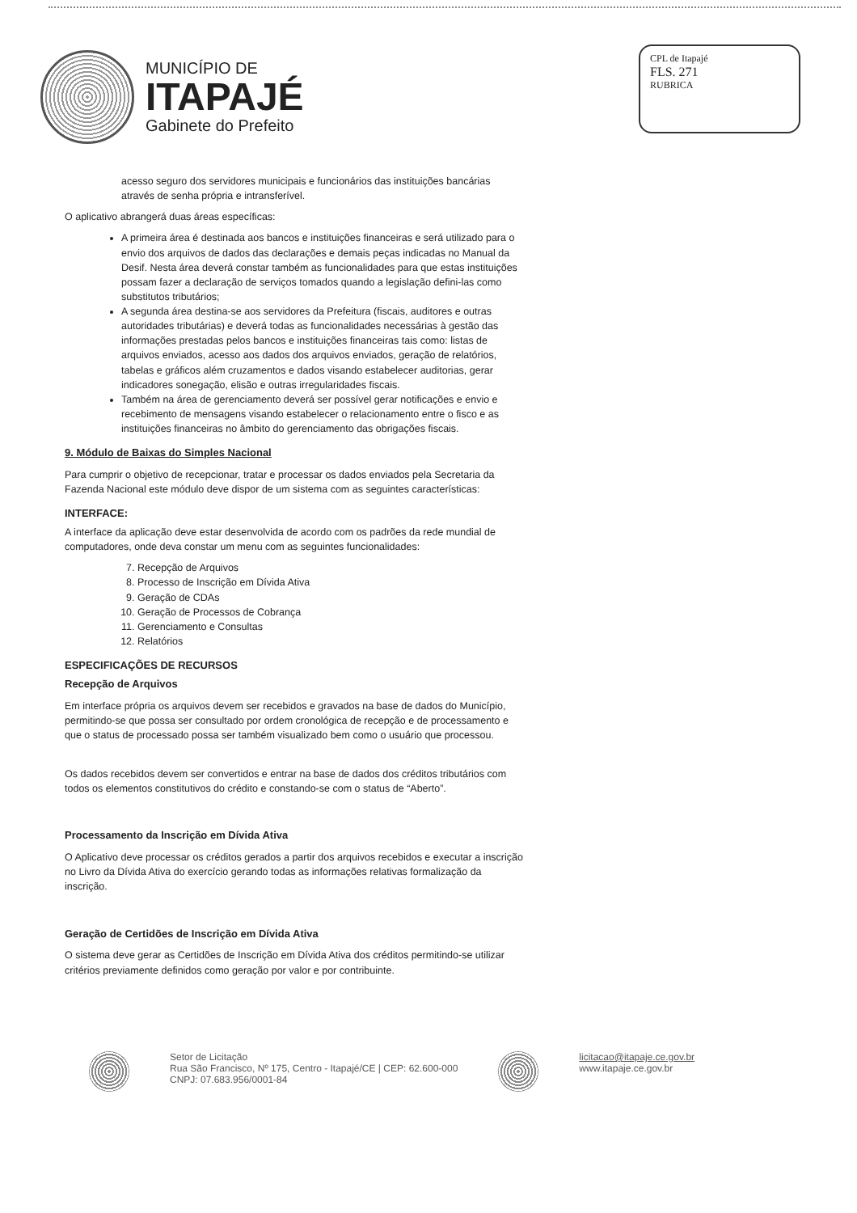MUNICÍPIO DE
ITAPAJÉ
Gabinete do Prefeito
CPL de Itapajé
FLS. 271
RUBRICA
acesso seguro dos servidores municipais e funcionários das instituições bancárias através de senha própria e intransferível.
O aplicativo abrangerá duas áreas específicas:
A primeira área é destinada aos bancos e instituições financeiras e será utilizado para o envio dos arquivos de dados das declarações e demais peças indicadas no Manual da Desif. Nesta área deverá constar também as funcionalidades para que estas instituições possam fazer a declaração de serviços tomados quando a legislação defini-las como substitutos tributários;
A segunda área destina-se aos servidores da Prefeitura (fiscais, auditores e outras autoridades tributárias) e deverá todas as funcionalidades necessárias à gestão das informações prestadas pelos bancos e instituições financeiras tais como: listas de arquivos enviados, acesso aos dados dos arquivos enviados, geração de relatórios, tabelas e gráficos além cruzamentos e dados visando estabelecer auditorias, gerar indicadores sonegação, elisão e outras irregularidades fiscais.
Também na área de gerenciamento deverá ser possível gerar notificações e envio e recebimento de mensagens visando estabelecer o relacionamento entre o fisco e as instituições financeiras no âmbito do gerenciamento das obrigações fiscais.
9. Módulo de Baixas do Simples Nacional
Para cumprir o objetivo de recepcionar, tratar e processar os dados enviados pela Secretaria da Fazenda Nacional este módulo deve dispor de um sistema com as seguintes características:
INTERFACE:
A interface da aplicação deve estar desenvolvida de acordo com os padrões da rede mundial de computadores, onde deva constar um menu com as seguintes funcionalidades:
7. Recepção de Arquivos
8. Processo de Inscrição em Dívida Ativa
9. Geração de CDAs
10. Geração de Processos de Cobrança
11. Gerenciamento e Consultas
12. Relatórios
ESPECIFICAÇÕES DE RECURSOS
Recepção de Arquivos
Em interface própria os arquivos devem ser recebidos e gravados na base de dados do Município, permitindo-se que possa ser consultado por ordem cronológica de recepção e de processamento e que o status de processado possa ser também visualizado bem como o usuário que processou.
Os dados recebidos devem ser convertidos e entrar na base de dados dos créditos tributários com todos os elementos constitutivos do crédito e constando-se com o status de “Aberto”.
Processamento da Inscrição em Dívida Ativa
O Aplicativo deve processar os créditos gerados a partir dos arquivos recebidos e executar a inscrição no Livro da Dívida Ativa do exercício gerando todas as informações relativas formalização da inscrição.
Geração de Certidões de Inscrição em Dívida Ativa
O sistema deve gerar as Certidões de Inscrição em Dívida Ativa dos créditos permitindo-se utilizar critérios previamente definidos como geração por valor e por contribuinte.
Setor de Licitação
Rua São Francisco, Nº 175, Centro - Itapajé/CE | CEP: 62.600-000
CNPJ: 07.683.956/0001-84
licitacao@itapaje.ce.gov.br
www.itapaje.ce.gov.br